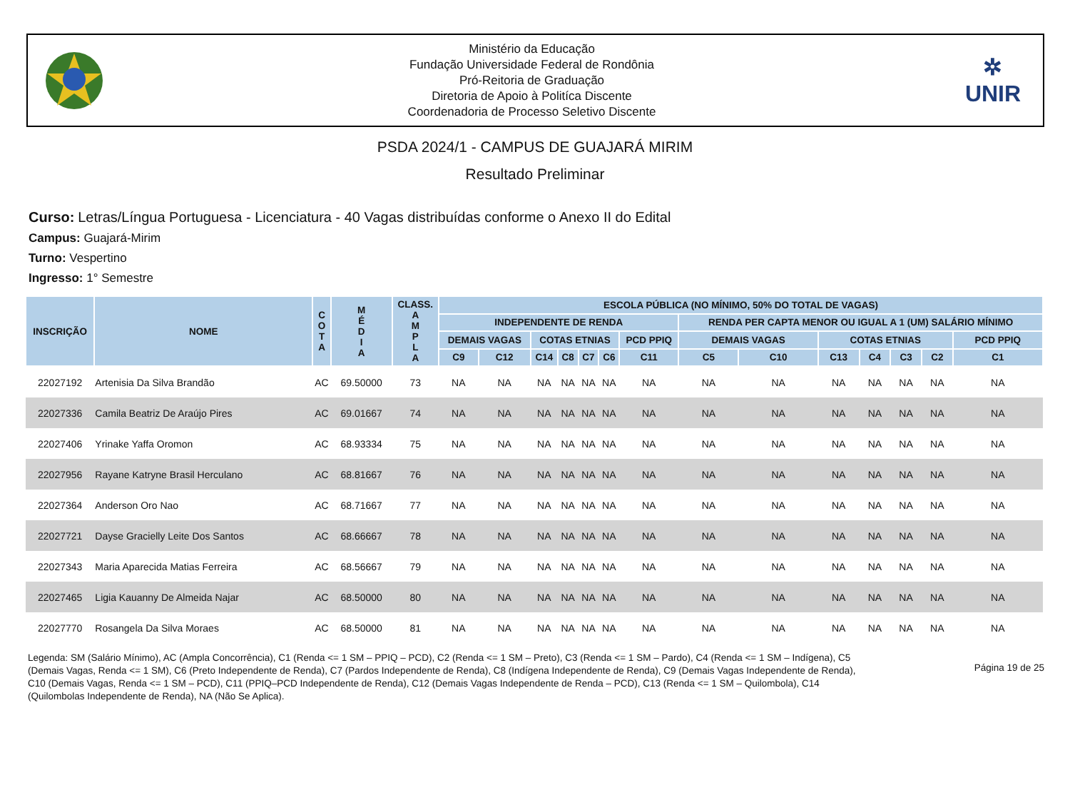Ministério da Educação
Fundação Universidade Federal de Rondônia
Pró-Reitoria de Graduação
Diretoria de Apoio à Politíca Discente
Coordenadoria de Processo Seletivo Discente
✲
UNIR
PSDA 2024/1 - CAMPUS DE GUAJARÁ MIRIM
Resultado Preliminar
Curso: Letras/Língua Portuguesa - Licenciatura - 40 Vagas distribuídas conforme o Anexo II do Edital
Campus: Guajará-Mirim
Turno: Vespertino
Ingresso: 1° Semestre
| INSCRIÇÃO | NOME | C O T A | M É D I A | CLASS. A M P L A | ESCOLA PÚBLICA (NO MÍNIMO, 50% DO TOTAL DE VAGAS) | | | | | | | | | | | | | |
| --- | --- | --- | --- | --- | --- | --- | --- | --- | --- | --- | --- | --- | --- | --- | --- | --- | --- | --- |
| | | | | | INDEPENDENTE DE RENDA | | | | | | | RENDA PER CAPTA MENOR OU IGUAL A 1 (UM) SALÁRIO MÍNIMO | | | | | | |
| | | | | | DEMAIS VAGAS | | COTAS ETNIAS | | | | PCD PPIQ | DEMAIS VAGAS | | COTAS ETNIAS | | | | PCD PPIQ |
| | | | | | C9 | C12 | C14 | C8 | C7 | C6 | C11 | C5 | C10 | C13 | C4 | C3 | C2 | C1 |
| 22027192 | Artenisia Da Silva Brandão | AC | 69.50000 | 73 | NA | NA | NA | NA | NA | NA | NA | NA | NA | NA | NA | NA | NA | NA |
| 22027336 | Camila Beatriz De Araújo Pires | AC | 69.01667 | 74 | NA | NA | NA | NA | NA | NA | NA | NA | NA | NA | NA | NA | NA | NA |
| 22027406 | Yrinake Yaffa Oromon | AC | 68.93334 | 75 | NA | NA | NA | NA | NA | NA | NA | NA | NA | NA | NA | NA | NA | NA |
| 22027956 | Rayane Katryne Brasil Herculano | AC | 68.81667 | 76 | NA | NA | NA | NA | NA | NA | NA | NA | NA | NA | NA | NA | NA | NA |
| 22027364 | Anderson Oro Nao | AC | 68.71667 | 77 | NA | NA | NA | NA | NA | NA | NA | NA | NA | NA | NA | NA | NA | NA |
| 22027721 | Dayse Gracielly Leite Dos Santos | AC | 68.66667 | 78 | NA | NA | NA | NA | NA | NA | NA | NA | NA | NA | NA | NA | NA | NA |
| 22027343 | Maria Aparecida Matias Ferreira | AC | 68.56667 | 79 | NA | NA | NA | NA | NA | NA | NA | NA | NA | NA | NA | NA | NA | NA |
| 22027465 | Ligia Kauanny De Almeida Najar | AC | 68.50000 | 80 | NA | NA | NA | NA | NA | NA | NA | NA | NA | NA | NA | NA | NA | NA |
| 22027770 | Rosangela Da Silva Moraes | AC | 68.50000 | 81 | NA | NA | NA | NA | NA | NA | NA | NA | NA | NA | NA | NA | NA | NA |
Legenda: SM (Salário Mínimo), AC (Ampla Concorrência), C1 (Renda <= 1 SM – PPIQ – PCD), C2 (Renda <= 1 SM – Preto), C3 (Renda <= 1 SM – Pardo), C4 (Renda <= 1 SM – Indígena), C5 (Demais Vagas, Renda <= 1 SM), C6 (Preto Independente de Renda), C7 (Pardos Independente de Renda), C8 (Indígena Independente de Renda), C9 (Demais Vagas Independente de Renda), C10 (Demais Vagas, Renda <= 1 SM – PCD), C11 (PPIQ–PCD Independente de Renda), C12 (Demais Vagas Independente de Renda – PCD), C13 (Renda <= 1 SM – Quilombola), C14 (Quilombolas Independente de Renda), NA (Não Se Aplica).
Página 19 de 25